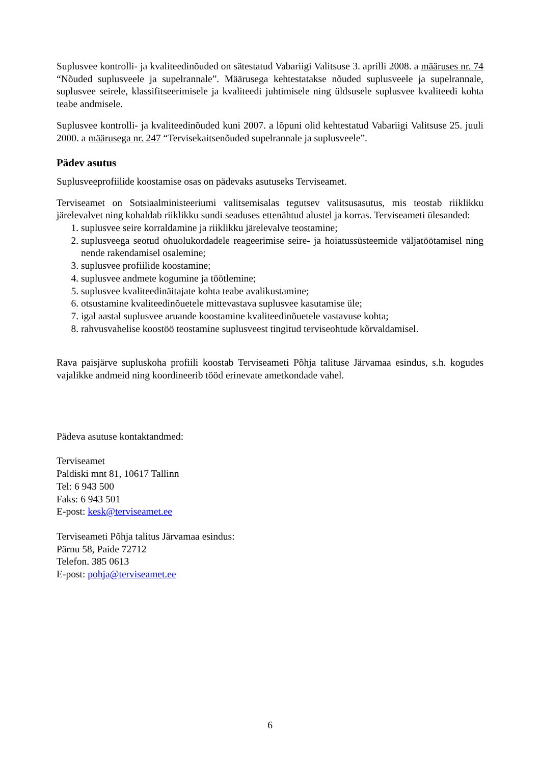Suplusvee kontrolli- ja kvaliteedinõuded on sätestatud Vabariigi Valitsuse 3. aprilli 2008. a määruses nr. 74 “Nõuded suplusveele ja supelrannale”. Määrusega kehtestatakse nõuded suplusveele ja supelrannale, suplusvee seirele, klassifitseerimisele ja kvaliteedi juhtimisele ning üldsusele suplusvee kvaliteedi kohta teabe andmisele.
Suplusvee kontrolli- ja kvaliteedinõuded kuni 2007. a lõpuni olid kehtestatud Vabariigi Valitsuse 25. juuli 2000. a määrusega nr. 247 “Tervisekaitsenõuded supelrannale ja suplusveele”.
Pädev asutus
Suplusveeprofiilide koostamise osas on pädevaks asutuseks Terviseamet.
Terviseamet on Sotsiaalministeeriumi valitsemisalas tegutsev valitsusasutus, mis teostab riiklikku järelevalvet ning kohaldab riiklikku sundi seaduses ettenähtud alustel ja korras. Terviseameti ülesanded:
1. suplusvee seire korraldamine ja riiklikku järelevalve teostamine;
2. suplusveega seotud ohuolukordadele reageerimise seire- ja hoiatussüsteemide väljatöötamisel ning nende rakendamisel osalemine;
3. suplusvee profiilide koostamine;
4. suplusvee andmete kogumine ja töötlemine;
5. suplusvee kvaliteedinäitajate kohta teabe avalikustamine;
6. otsustamine kvaliteedinõuetele mittevastava suplusvee kasutamise üle;
7. igal aastal suplusvee aruande koostamine kvaliteedinõuetele vastavuse kohta;
8. rahvusvahelise koostöö teostamine suplusveest tingitud terviseohtude kõrvaldamisel.
Rava paisjärve supluskoha profiili koostab Terviseameti Põhja talituse Järvamaa esindus, s.h. kogudes vajalikke andmeid ning koordineerib tööd erinevate ametkondade vahel.
Pädeva asutuse kontaktandmed:
Terviseamet
Paldiski mnt 81, 10617 Tallinn
Tel: 6 943 500
Faks: 6 943 501
E-post: kesk@terviseamet.ee
Terviseameti Põhja talitus Järvamaa esindus:
Pärnu 58, Paide 72712
Telefon. 385 0613
E-post: pohja@terviseamet.ee
6